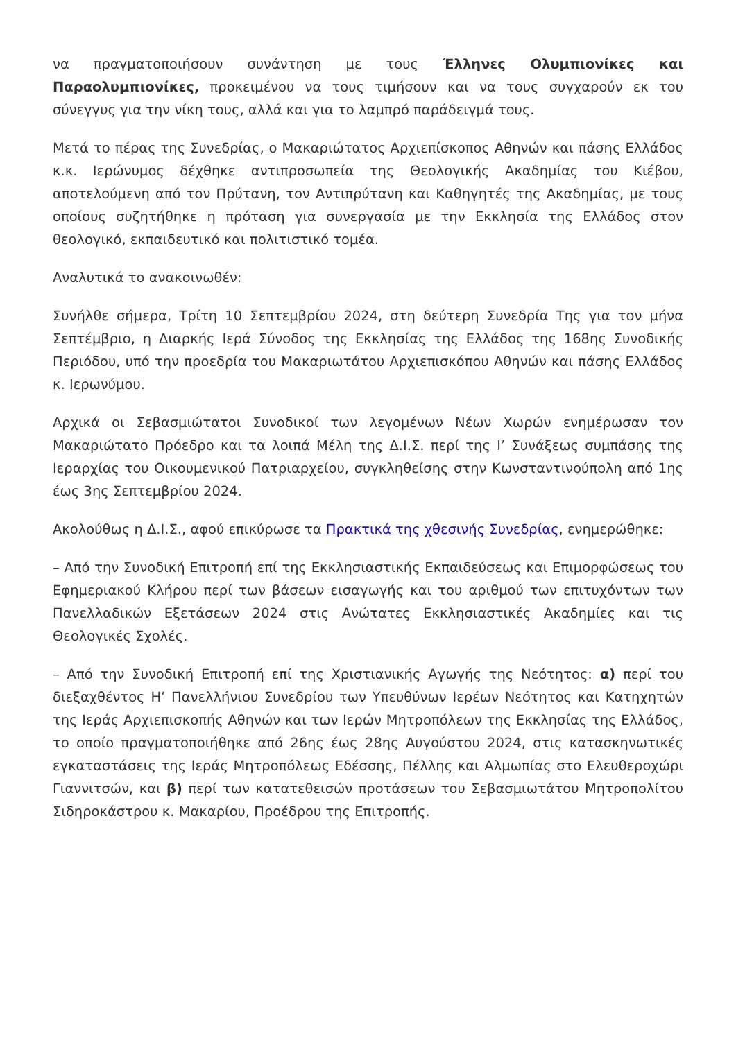να πραγματοποιήσουν συνάντηση με τους Έλληνες Ολυμπιονίκες και Παραολυμπιονίκες, προκειμένου να τους τιμήσουν και να τους συγχαρούν εκ του σύνεγγυς για την νίκη τους, αλλά και για το λαμπρό παράδειγμά τους.
Μετά το πέρας της Συνεδρίας, ο Μακαριώτατος Αρχιεπίσκοπος Αθηνών και πάσης Ελλάδος κ.κ. Ιερώνυμος δέχθηκε αντιπροσωπεία της Θεολογικής Ακαδημίας του Κιέβου, αποτελούμενη από τον Πρύτανη, τον Αντιπρύτανη και Καθηγητές της Ακαδημίας, με τους οποίους συζητήθηκε η πρόταση για συνεργασία με την Εκκλησία της Ελλάδος στον θεολογικό, εκπαιδευτικό και πολιτιστικό τομέα.
Αναλυτικά το ανακοινωθέν:
Συνήλθε σήμερα, Τρίτη 10 Σεπτεμβρίου 2024, στη δεύτερη Συνεδρία Της για τον μήνα Σεπτέμβριο, η Διαρκής Ιερά Σύνοδος της Εκκλησίας της Ελλάδος της 168ης Συνοδικής Περιόδου, υπό την προεδρία του Μακαριωτάτου Αρχιεπισκόπου Αθηνών και πάσης Ελλάδος κ. Ιερωνύμου.
Αρχικά οι Σεβασμιώτατοι Συνοδικοί των λεγομένων Νέων Χωρών ενημέρωσαν τον Μακαριώτατο Πρόεδρο και τα λοιπά Μέλη της Δ.Ι.Σ. περί της Ι’ Συνάξεως συμπάσης της Ιεραρχίας του Οικουμενικού Πατριαρχείου, συγκληθείσης στην Κωνσταντινούπολη από 1ης έως 3ης Σεπτεμβρίου 2024.
Ακολούθως η Δ.Ι.Σ., αφού επικύρωσε τα Πρακτικά της χθεσινής Συνεδρίας, ενημερώθηκε:
– Από την Συνοδική Επιτροπή επί της Εκκλησιαστικής Εκπαιδεύσεως και Επιμορφώσεως του Εφημεριακού Κλήρου περί των βάσεων εισαγωγής και του αριθμού των επιτυχόντων των Πανελλαδικών Εξετάσεων 2024 στις Ανώτατες Εκκλησιαστικές Ακαδημίες και τις Θεολογικές Σχολές.
– Από την Συνοδική Επιτροπή επί της Χριστιανικής Αγωγής της Νεότητος: α) περί του διεξαχθέντος Η’ Πανελλήνιου Συνεδρίου των Υπευθύνων Ιερέων Νεότητος και Κατηχητών της Ιεράς Αρχιεπισκοπής Αθηνών και των Ιερών Μητροπόλεων της Εκκλησίας της Ελλάδος, το οποίο πραγματοποιήθηκε από 26ης έως 28ης Αυγούστου 2024, στις κατασκηνωτικές εγκαταστάσεις της Ιεράς Μητροπόλεως Εδέσσης, Πέλλης και Αλμωπίας στο Ελευθεροχώρι Γιαννιτσών, και β) περί των κατατεθεισών προτάσεων του Σεβασμιωτάτου Μητροπολίτου Σιδηροκάστρου κ. Μακαρίου, Προέδρου της Επιτροπής.